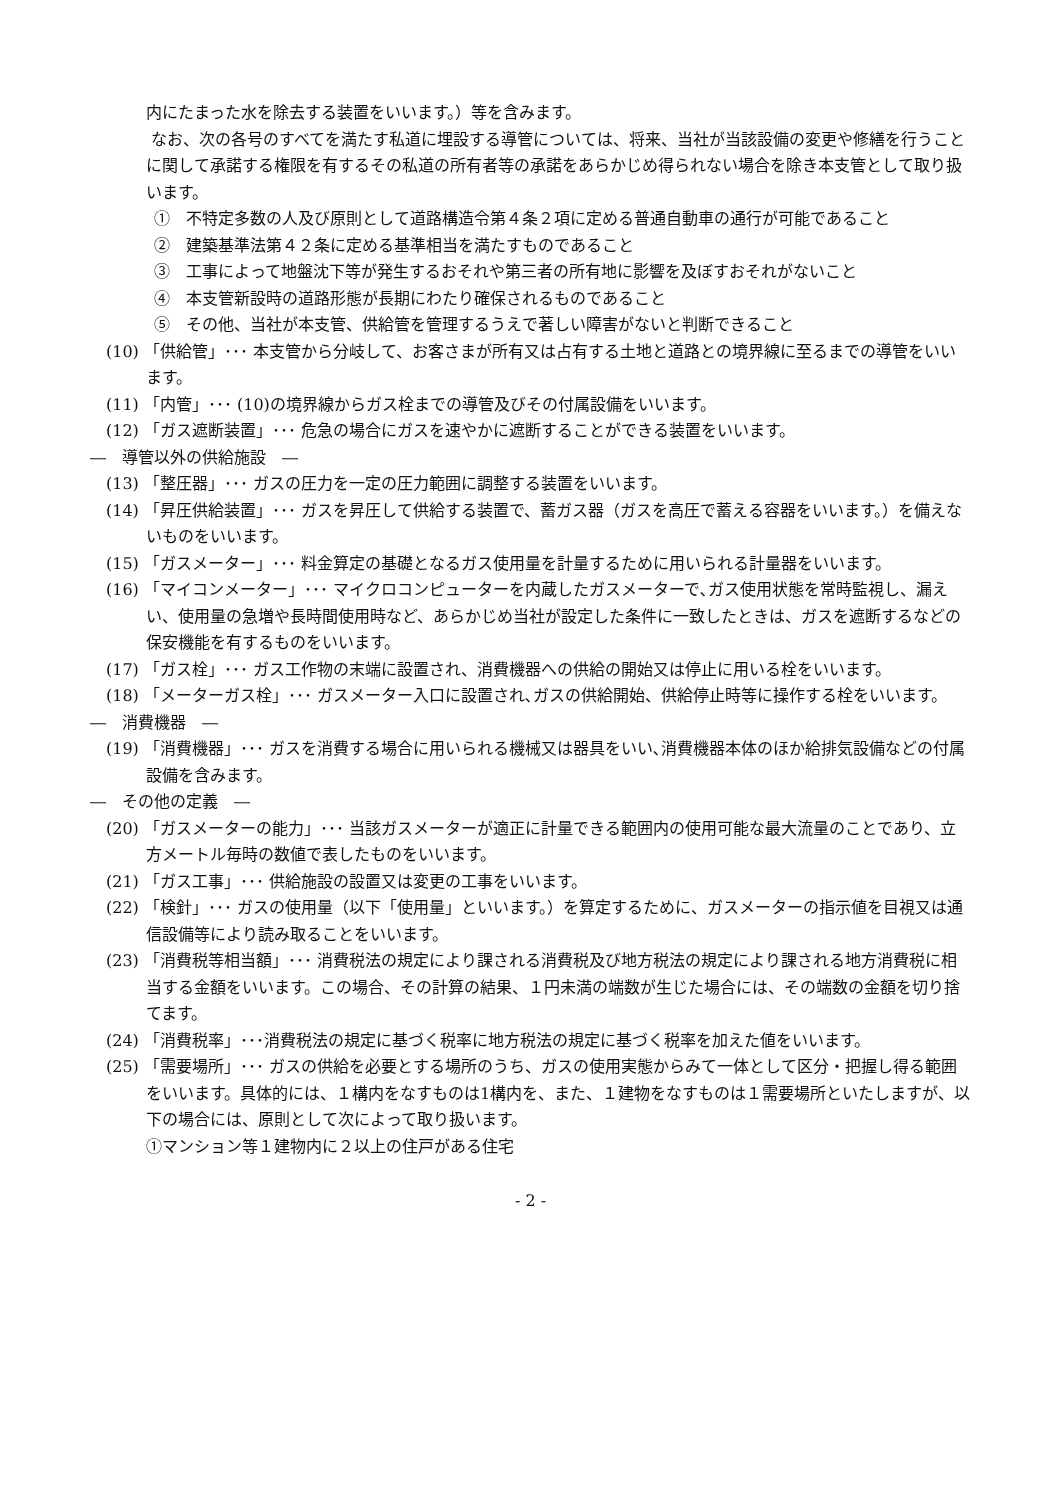内にたまった水を除去する装置をいいます。）等を含みます。
なお、次の各号のすべてを満たす私道に埋設する導管については、将来、当社が当該設備の変更や修繕を行うことに関して承諾する権限を有するその私道の所有者等の承諾をあらかじめ得られない場合を除き本支管として取り扱います。
①　不特定多数の人及び原則として道路構造令第４条２項に定める普通自動車の通行が可能であること
②　建築基準法第４２条に定める基準相当を満たすものであること
③　工事によって地盤沈下等が発生するおそれや第三者の所有地に影響を及ぼすおそれがないこと
④　本支管新設時の道路形態が長期にわたり確保されるものであること
⑤　その他、当社が本支管、供給管を管理するうえで著しい障害がないと判断できること
(10) 「供給管」･･･ 本支管から分岐して、お客さまが所有又は占有する土地と道路との境界線に至るまでの導管をいいます。
(11) 「内管」･･･ (10)の境界線からガス栓までの導管及びその付属設備をいいます。
(12) 「ガス遮断装置」･･･ 危急の場合にガスを速やかに遮断することができる装置をいいます。
―　導管以外の供給施設　―
(13) 「整圧器」･･･ ガスの圧力を一定の圧力範囲に調整する装置をいいます。
(14) 「昇圧供給装置」･･･ ガスを昇圧して供給する装置で、蓄ガス器（ガスを高圧で蓄える容器をいいます。）を備えないものをいいます。
(15) 「ガスメーター」･･･ 料金算定の基礎となるガス使用量を計量するために用いられる計量器をいいます。
(16) 「マイコンメーター」･･･ マイクロコンピューターを内蔵したガスメーターで､ガス使用状態を常時監視し、漏えい、使用量の急増や長時間使用時など、あらかじめ当社が設定した条件に一致したときは、ガスを遮断するなどの保安機能を有するものをいいます。
(17) 「ガス栓」･･･ ガス工作物の末端に設置され、消費機器への供給の開始又は停止に用いる栓をいいます。
(18) 「メーターガス栓」･･･ ガスメーター入口に設置され､ガスの供給開始、供給停止時等に操作する栓をいいます。
―　消費機器　―
(19) 「消費機器」･･･ ガスを消費する場合に用いられる機械又は器具をいい､消費機器本体のほか給排気設備などの付属設備を含みます。
―　その他の定義　―
(20) 「ガスメーターの能力」･･･ 当該ガスメーターが適正に計量できる範囲内の使用可能な最大流量のことであり、立方メートル毎時の数値で表したものをいいます。
(21) 「ガス工事」･･･ 供給施設の設置又は変更の工事をいいます。
(22) 「検針」･･･ ガスの使用量（以下「使用量」といいます。）を算定するために、ガスメーターの指示値を目視又は通信設備等により読み取ることをいいます。
(23) 「消費税等相当額」･･･ 消費税法の規定により課される消費税及び地方税法の規定により課される地方消費税に相当する金額をいいます。この場合、その計算の結果、１円未満の端数が生じた場合には、その端数の金額を切り捨てます。
(24) 「消費税率」･･･消費税法の規定に基づく税率に地方税法の規定に基づく税率を加えた値をいいます。
(25) 「需要場所」･･･ ガスの供給を必要とする場所のうち、ガスの使用実態からみて一体として区分・把握し得る範囲をいいます。具体的には、１構内をなすものは1構内を、また、１建物をなすものは１需要場所といたしますが、以下の場合には、原則として次によって取り扱います。
①マンション等１建物内に２以上の住戸がある住宅
- 2 -